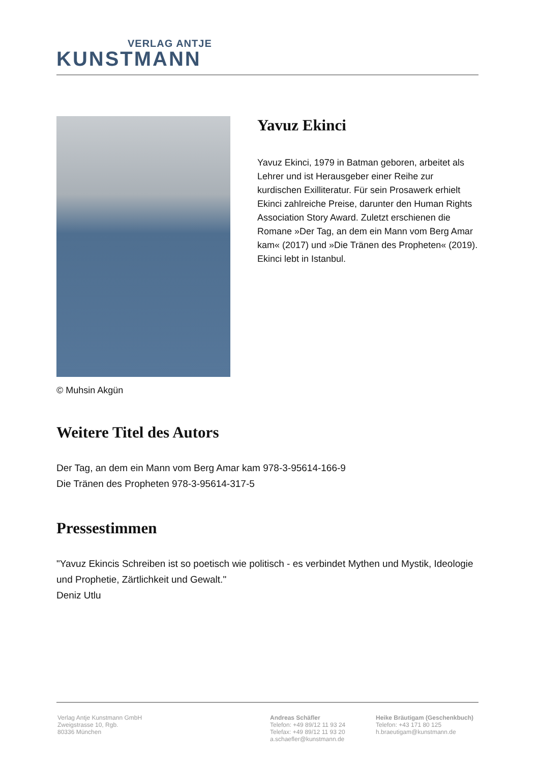VERLAG ANTJE
KUNSTMANN
© Muhsin Akgün
Yavuz Ekinci
Yavuz Ekinci, 1979 in Batman geboren, arbeitet als Lehrer und ist Herausgeber einer Reihe zur kurdischen Exilliteratur. Für sein Prosawerk erhielt Ekinci zahlreiche Preise, darunter den Human Rights Association Story Award. Zuletzt erschienen die Romane »Der Tag, an dem ein Mann vom Berg Amar kam« (2017) und »Die Tränen des Propheten« (2019). Ekinci lebt in Istanbul.
Weitere Titel des Autors
Der Tag, an dem ein Mann vom Berg Amar kam 978-3-95614-166-9
Die Tränen des Propheten 978-3-95614-317-5
Pressestimmen
"Yavuz Ekincis Schreiben ist so poetisch wie politisch - es verbindet Mythen und Mystik, Ideologie und Prophetie, Zärtlichkeit und Gewalt."
Deniz Utlu
Verlag Antje Kunstmann GmbH
Zweigstrasse 10, Rgb.
80336 München
Andreas Schäfler
Telefon: +49 89/12 11 93 24
Telefax: +49 89/12 11 93 20
a.schaefler@kunstmann.de
Heike Bräutigam (Geschenkbuch)
Telefon: +43 171 80 125
h.braeutigam@kunstmann.de